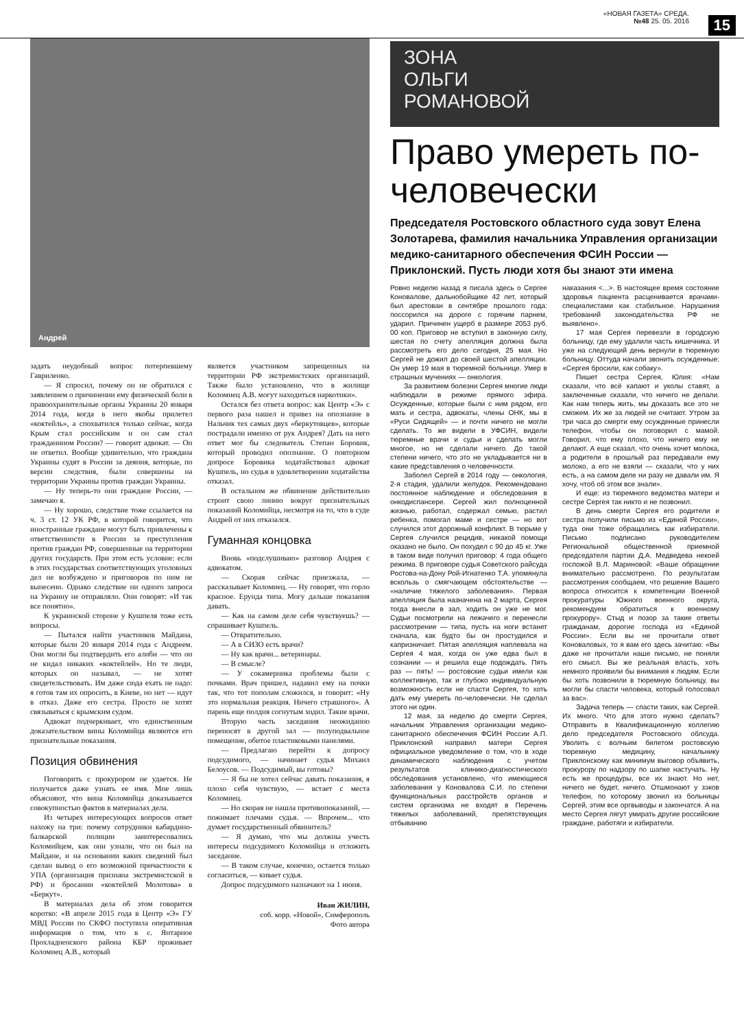«НОВАЯ ГАЗЕТА» СРЕДА.
№48 25. 05. 2016
15
Андрей
задать неудобный вопрос потерпевшему Гавриленко.
— Я спросил, почему он не обратился с заявлением о причинении ему физической боли в правоохранительные органы Украины 20 января 2014 года, когда в него якобы прилетел «коктейль», а спохватился только сейчас, когда Крым стал российским и он сам стал гражданином России? — говорит адвокат. — Он не ответил. Вообще удивительно, что граждана Украины судят в России за деяния, которые, по версии следствия, были совершены на территории Украины против граждан Украины.
— Ну теперь-то они граждане России, — замечаю я.
— Ну хорошо, следствие тоже ссылается на ч. 3 ст. 12 УК РФ, в которой говорится, что иностранные граждане могут быть привлечены к ответственности в России за преступления против граждан РФ, совершенные на территории других государств. При этом есть условие: если в этих государствах соответствующих уголовных дел не возбуждено и приговоров по ним не вынесено. Однако следствие ни одного запроса на Украину не отправляло. Они говорят: «И так все понятно».
К украинской стороне у Кушпеля тоже есть вопросы.
— Пытался найти участников Майдана, которые были 20 января 2014 года с Андреем. Они могли бы подтвердить его алиби — что он не кидал никаких «коктейлей». Но те люди, которых он называл, — не хотят свидетельствовать. Им даже сюда ехать не надо: я готов там их опросить, в Киеве, но нет — идут в отказ. Даже его сестра. Просто не хотят связываться с крымским судом.
Адвокат подчеркивает, что единственным доказательством вины Коломийца являются его признательные показания.
Позиция обвинения
Поговорить с прокурором не удается. Не получается даже узнать ее имя. Мне лишь объясняют, что вина Коломийца доказывается совокупностью фактов в материалах дела.
Из четырех интересующих вопросов ответ нахожу на три: почему сотрудники кабардино-балкарской полиции заинтересовались Коломийцем, как они узнали, что он был на Майдане, и на основании каких сведений был сделан вывод о его возможной причастности к УПА (организация признана экстремистской в РФ) и бросании «коктейлей Молотова» в «Беркут».
В материалах дела об этом говорится коротко: «В апреле 2015 года в Центр «Э» ГУ МВД России по СКФО поступила оперативная информация о том, что в с. Янтарное Прохладненского района КБР проживает Коломиец А.В., который
является участником запрещенных на территории РФ экстремистских организаций. Также было установлено, что в жилище Коломиец А.В. могут находиться наркотики».
Остался без ответа вопрос: как Центр «Э» с первого раза нашел и привез на опознание в Нальчик тех самых двух «беркутовцев», которые пострадали именно от рук Андрея? Дать на него ответ мог бы следователь Степан Боровик, который проводил опознание. О повторном допросе Боровика ходатайствовал адвокат Кушпель, но судья в удовлетворении ходатайства отказал.
В остальном же обвинение действительно строит свою линию вокруг признательных показаний Коломийца, несмотря на то, что в суде Андрей от них отказался.
Гуманная концовка
Вновь «подслушиваю» разговор Андрея с адвокатом.
— Скорая сейчас приезжала, — рассказывает Коломиец. — Ну говорят, что горло красное. Ерунда типа. Могу дальше показания давать.
— Как на самом деле себя чувствуешь? — спрашивает Кушпель.
— Отвратительно.
— А в СИЗО есть врачи?
— Ну как врачи... ветеринары.
— В смысле?
— У сокамерника проблемы были с почками. Врач пришел, надавил ему на почки так, что тот пополам сложился, и говорит: «Ну это нормальная реакция. Ничего страшного». А парень еще полдня согнутым ходил. Такие врачи.
Вторую часть заседания неожиданно переносят в другой зал — полуподвальное помещение, обитое пластиковыми панелями.
— Предлагаю перейти к допросу подсудимого, — начинает судья Михаил Белоусов. — Подсудимый, вы готовы?
— Я бы не хотел сейчас давать показания, я плохо себя чувствую, — встает с места Коломиец.
— Но скорая не нашла противопоказаний, — пожимает плечами судья. — Впрочем... что думает государственный обвинитель?
— Я думаю, что мы должны учесть интересы подсудимого Коломийца и отложить заседание.
— В таком случае, конечно, остается только согласиться, — кивает судья.
Допрос подсудимого назначают на 1 июня.
Иван ЖИЛИН,
соб. корр. «Новой», Симферополь
Фото автора
ЗОНА
ОЛЬГИ
РОМАНОВОЙ
Право умереть по-человечески
Председателя Ростовского областного суда зовут Елена Золотарева, фамилия начальника Управления организации медико-санитарного обеспечения ФСИН России — Приклонский. Пусть люди хотя бы знают эти имена
Ровно неделю назад я писала здесь о Сергее Коновалове, дальнобойщике 42 лет, который был арестован в сентябре прошлого года: поссорился на дороге с горячим парнем, ударил. Причинен ущерб в размере 2053 руб. 00 коп. Приговор не вступил в законную силу, шестая по счету апелляция должна была рассмотреть его дело сегодня, 25 мая. Но Сергей не дожил до своей шестой апелляции. Он умер 19 мая в тюремной больнице. Умер в страшных мучениях — онкология.
За развитием болезни Сергея многие люди наблюдали в режиме прямого эфира. Осужденные, которые были с ним рядом, его мать и сестра, адвокаты, члены ОНК, мы в «Руси Сидящей» — и почти ничего не могли сделать. То же видели в УФСИН, видели тюремные врачи и судьи и сделать могли многое, но не сделали ничего. До такой степени ничего, что это не укладывается ни в какие представления о человечности.
Заболел Сергей в 2014 году — онкология, 2-я стадия, удалили желудок. Рекомендовано постоянное наблюдение и обследования в онкодиспансере. Сергей жил полноценной жизнью, работал, содержал семью, растил ребенка, помогал маме и сестре — но вот случился этот дорожный конфликт. В тюрьме у Сергея случился рецидив, никакой помощи оказано не было. Он похудел с 90 до 45 кг. Уже в таком виде получил приговор: 4 года общего режима. В приговоре судья Советского райсуда Ростова-на-Дону Рой-Игнатенко Т.А. упомянула вскользь о смягчающем обстоятельстве — «наличие тяжелого заболевания». Первая апелляция была назначена на 2 марта, Сергея тогда внесли в зал, ходить он уже не мог. Судьи посмотрели на лежачего и перенесли рассмотрение — типа, пусть на ноги встанет сначала, как будто бы он простудился и капризничает. Пятая апелляция наплевала на Сергея 4 мая, когда он уже едва был в сознании — и решила еще подождать. Пять раз — пять! — ростовские судьи имели как коллективную, так и глубоко индивидуальную возможность если не спасти Сергея, то хоть дать ему умереть по-человечески. Не сделал этого ни один.
12 мая, за неделю до смерти Сергея, начальник Управления организации медико-санитарного обеспечения ФСИН России А.П. Приклонский направил матери Сергея официальное уведомление о том, что в ходе динамического наблюдения с учетом результатов клинико-диагностического обследования установлено, что имеющиеся заболевания у Коновалова С.И. по степени функциональных расстройств органов и систем организма не входят в Перечень тяжелых заболеваний, препятствующих отбыванию
наказания <...>. В настоящее время состояние здоровья пациента расценивается врачами-специалистами как стабильное. Нарушения требований законодательства РФ не выявлено».
17 мая Сергея перевезли в городскую больницу, где ему удалили часть кишечника. И уже на следующий день вернули в тюремную больницу. Оттуда начали звонить осужденные: «Сергея бросили, как собаку».
Пишет сестра Сергея, Юлия: «Нам сказали, что всё капают и уколы ставят, а заключенные сказали, что ничего не делали. Как нам теперь жить, мы доказать все это не сможем. Их же за людей не считают. Утром за три часа до смерти ему осужденные принесли телефон, чтобы он поговорил с мамой. Говорил, что ему плохо, что ничего ему не делают. А еще сказал, что очень хочет молока, а родители в прошлый раз передавали ему молоко, а его не взяли — сказали, что у них есть, а на самом деле ни разу не давали им. Я хочу, чтоб об этом все знали».
И еще: из тюремного ведомства матери и сестре Сергея так никто и не позвонил.
В день смерти Сергея его родители и сестра получили письмо из «Единой России», туда они тоже обращались как избиратели. Письмо подписано руководителем Региональной общественной приемной председателя партии Д.А. Медведева некоей госпожой В.Л. Мариновой: «Ваше обращение внимательно рассмотрено. По результатам рассмотрения сообщаем, что решение Вашего вопроса относится к компетенции Военной прокуратуры Южного военного округа, рекомендуем обратиться к военному прокурору». Стыд и позор за такие ответы гражданам, дорогие господа из «Единой России». Если вы не прочитали ответ Коноваловых, то я вам его здесь зачитаю: «Вы даже не прочитали наше письмо, не поняли его смысл. Вы же реальная власть, хоть немного проявили бы внимания к людям. Если бы хоть позвонили в тюремную больницу, вы могли бы спасти человека, который голосовал за вас».
Задача теперь — спасти таких, как Сергей. Их много. Что для этого нужно сделать? Отправить в Квалификационную коллегию дело председателя Ростовского облсуда. Уволить с волчьим билетом ростовскую тюремную медицину, начальнику Приклонскому как минимум выговор объявить, прокурору по надзору по шапке настучать. Ну есть же процедуры, все их знают. Но нет, ничего не будет, ничего. Отшмонают у зэков телефон, по которому звонил из больницы Сергей, этим все оргвыводы и закончатся. А на место Сергея лягут умирать другие российские граждане, работяги и избиратели.